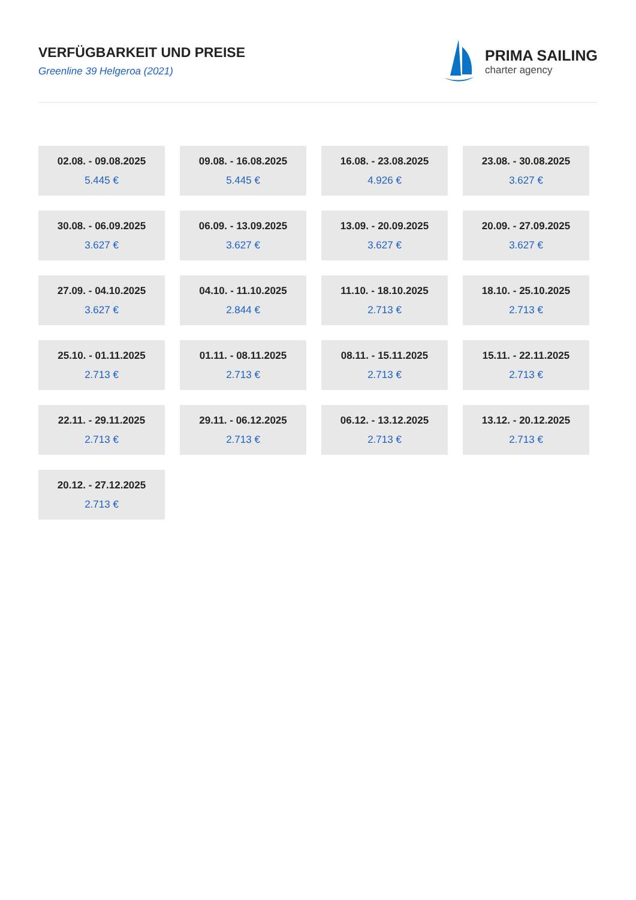VERFÜGBARKEIT UND PREISE
Greenline 39 Helgeroa (2021)
PRIMA SAILING
charter agency
02.08. - 09.08.2025
5.445 €
09.08. - 16.08.2025
5.445 €
16.08. - 23.08.2025
4.926 €
23.08. - 30.08.2025
3.627 €
30.08. - 06.09.2025
3.627 €
06.09. - 13.09.2025
3.627 €
13.09. - 20.09.2025
3.627 €
20.09. - 27.09.2025
3.627 €
27.09. - 04.10.2025
3.627 €
04.10. - 11.10.2025
2.844 €
11.10. - 18.10.2025
2.713 €
18.10. - 25.10.2025
2.713 €
25.10. - 01.11.2025
2.713 €
01.11. - 08.11.2025
2.713 €
08.11. - 15.11.2025
2.713 €
15.11. - 22.11.2025
2.713 €
22.11. - 29.11.2025
2.713 €
29.11. - 06.12.2025
2.713 €
06.12. - 13.12.2025
2.713 €
13.12. - 20.12.2025
2.713 €
20.12. - 27.12.2025
2.713 €